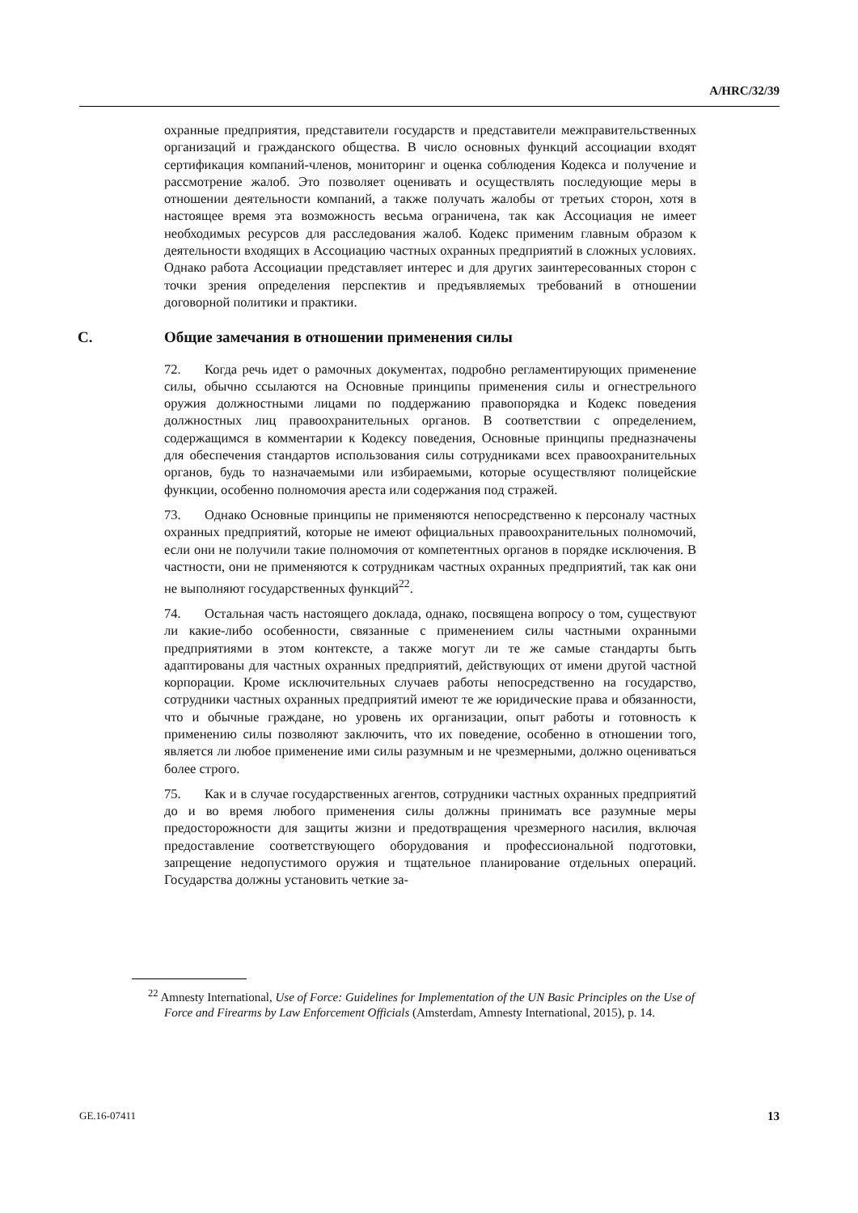A/HRC/32/39
охранные предприятия, представители государств и представители межправительственных организаций и гражданского общества. В число основных функций ассоциации входят сертификация компаний-членов, мониторинг и оценка соблюдения Кодекса и получение и рассмотрение жалоб. Это позволяет оценивать и осуществлять последующие меры в отношении деятельности компаний, а также получать жалобы от третьих сторон, хотя в настоящее время эта возможность весьма ограничена, так как Ассоциация не имеет необходимых ресурсов для расследования жалоб. Кодекс применим главным образом к деятельности входящих в Ассоциацию частных охранных предприятий в сложных условиях. Однако работа Ассоциации представляет интерес и для других заинтересованных сторон с точки зрения определения перспектив и предъявляемых требований в отношении договорной политики и практики.
C. Общие замечания в отношении применения силы
72. Когда речь идет о рамочных документах, подробно регламентирующих применение силы, обычно ссылаются на Основные принципы применения силы и огнестрельного оружия должностными лицами по поддержанию правопорядка и Кодекс поведения должностных лиц правоохранительных органов. В соответствии с определением, содержащимся в комментарии к Кодексу поведения, Основные принципы предназначены для обеспечения стандартов использования силы сотрудниками всех правоохранительных органов, будь то назначаемыми или избираемыми, которые осуществляют полицейские функции, особенно полномочия ареста или содержания под стражей.
73. Однако Основные принципы не применяются непосредственно к персоналу частных охранных предприятий, которые не имеют официальных правоохранительных полномочий, если они не получили такие полномочия от компетентных органов в порядке исключения. В частности, они не применяются к сотрудникам частных охранных предприятий, так как они не выполняют государственных функций<sup>22</sup>.
74. Остальная часть настоящего доклада, однако, посвящена вопросу о том, существуют ли какие-либо особенности, связанные с применением силы частными охранными предприятиями в этом контексте, а также могут ли те же самые стандарты быть адаптированы для частных охранных предприятий, действующих от имени другой частной корпорации. Кроме исключительных случаев работы непосредственно на государство, сотрудники частных охранных предприятий имеют те же юридические права и обязанности, что и обычные граждане, но уровень их организации, опыт работы и готовность к применению силы позволяют заключить, что их поведение, особенно в отношении того, является ли любое применение ими силы разумным и не чрезмерными, должно оцениваться более строго.
75. Как и в случае государственных агентов, сотрудники частных охранных предприятий до и во время любого применения силы должны принимать все разумные меры предосторожности для защиты жизни и предотвращения чрезмерного насилия, включая предоставление соответствующего оборудования и профессиональной подготовки, запрещение недопустимого оружия и тщательное планирование отдельных операций. Государства должны установить четкие за-
<sup>22</sup> Amnesty International, Use of Force: Guidelines for Implementation of the UN Basic Principles on the Use of Force and Firearms by Law Enforcement Officials (Amsterdam, Amnesty International, 2015), p. 14.
GE.16-07411 13